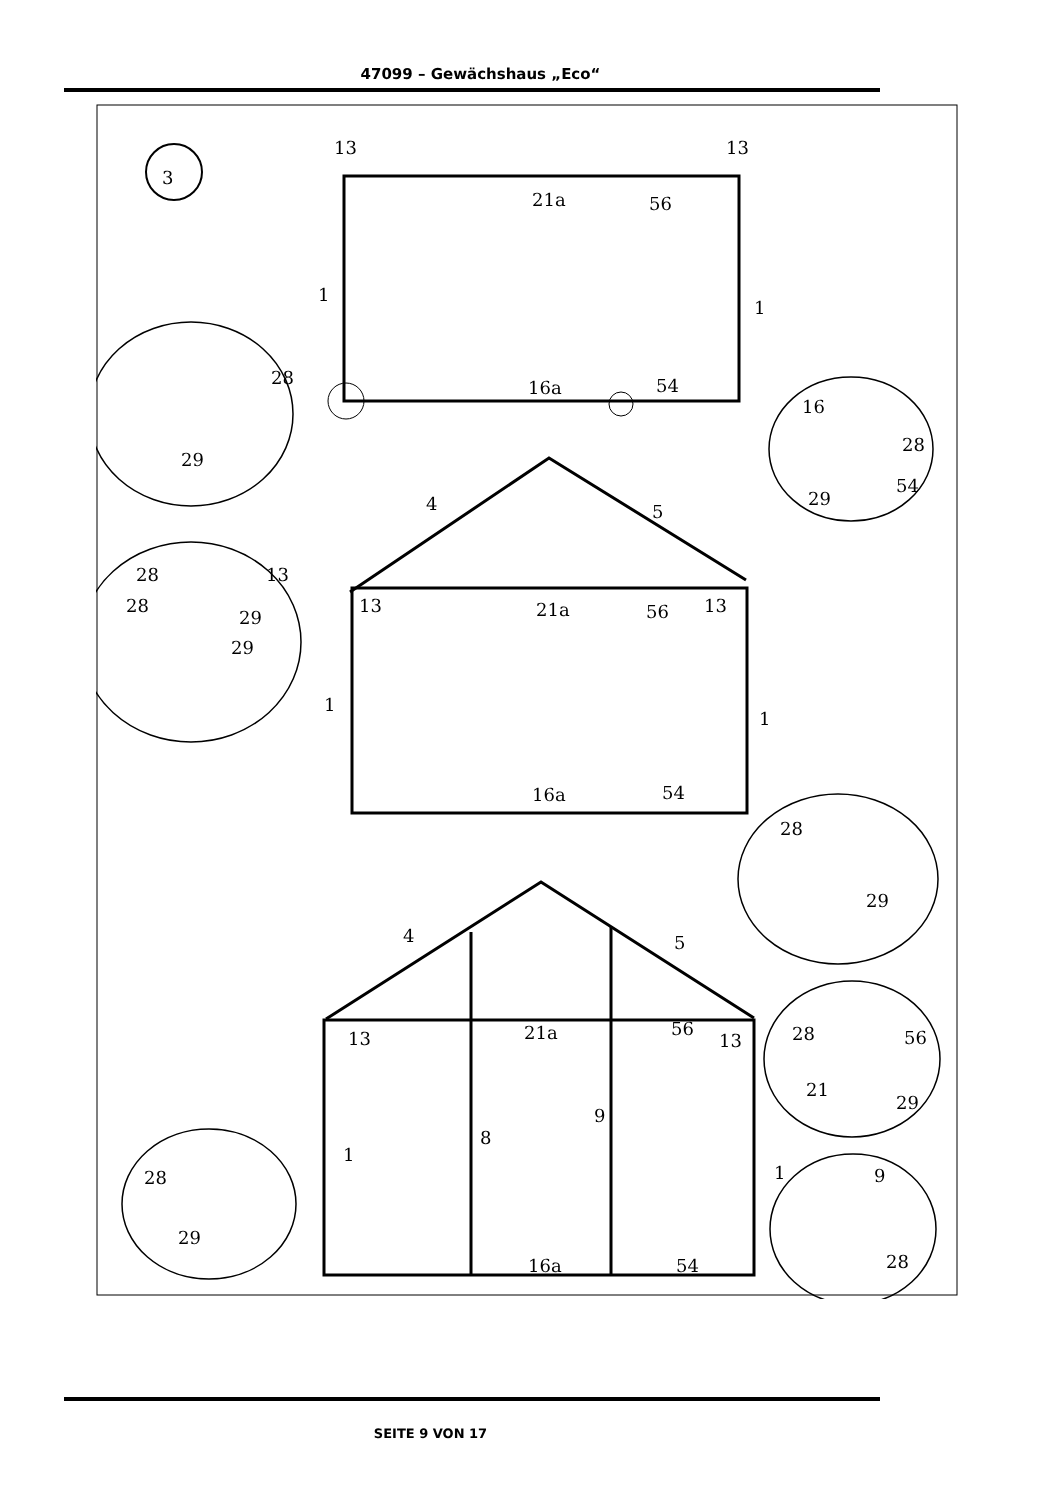47099 – Gewächshaus „Eco“
3
13
13
21a
56
1
1
16a
54
28
29
16
28
54
29
4
5
28
13
28
29
29
13
21a
56
13
1
1
16a
54
4
5
13
21a
56
13
1
8
9
1
16a
54
28
29
28
56
21
29
9
28
28
29
SEITE 9 VON 17